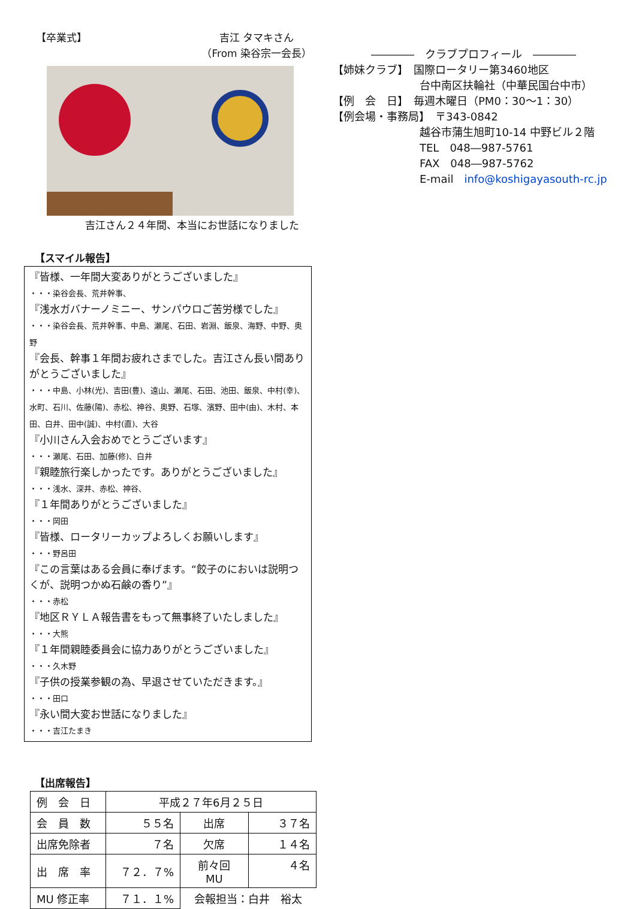【卒業式】 吉江 タマキさん
（From 染谷宗一会長）
吉江さん２４年間、本当にお世話になりました
【スマイル報告】
『皆様、一年間大変ありがとうございました』
・・・染谷会長、荒井幹事、
『浅水ガバナーノミニー、サンパウロご苦労様でした』
・・・染谷会長、荒井幹事、中島、瀬尾、石田、岩淵、飯泉、海野、中野、奥野
『会長、幹事１年間お疲れさまでした。吉江さん長い間ありがとうございました』
・・・中島、小林(光)、吉田(豊)、遠山、瀬尾、石田、池田、飯泉、中村(幸)、水町、石川、佐藤(陽)、赤松、神谷、奥野、石塚、濱野、田中(由)、木村、本田、白井、田中(誠)、中村(直)、大谷
『小川さん入会おめでとうございます』
・・・瀬尾、石田、加藤(修)、白井
『親睦旅行楽しかったです。ありがとうございました』
・・・浅水、深井、赤松、神谷、
『１年間ありがとうございました』
・・・岡田
『皆様、ロータリーカップよろしくお願いします』
・・・野呂田
『この言葉はある会員に奉げます。“餃子のにおいは説明つくが、説明つかぬ石鹸の香り”』
・・・赤松
『地区ＲＹＬＡ報告書をもって無事終了いたしました』
・・・大熊
『１年間親睦委員会に協力ありがとうございました』
・・・久木野
『子供の授業参観の為、早退させていただきます。』
・・・田口
『永い間大変お世話になりました』
・・・吉江たまき
【出席報告】
| 例 会 日 | 平成２７年6月２５日 | | |
| 会 員 数 | ５５名 | 出席 | ３７名 |
| 出席免除者 | ７名 | 欠席 | １４名 |
| 出 席 率 | ７２．７% | 前々回 MU | ４名 |
| MU 修正率 | ７１．１% | 会報担当：白井 裕太 | |
――――　クラブプロフィール　――――
【姉妹クラブ】　国際ロータリー第3460地区
台中南区扶輪社（中華民国台中市）
【例　会　日】　毎週木曜日（PM0：30～1：30）
【例会場・事務局】　〒343-0842
越谷市蒲生旭町10-14 中野ビル２階
TEL　048―987-5761
FAX　048―987-5762
E-mail　info@koshigayasouth-rc.jp